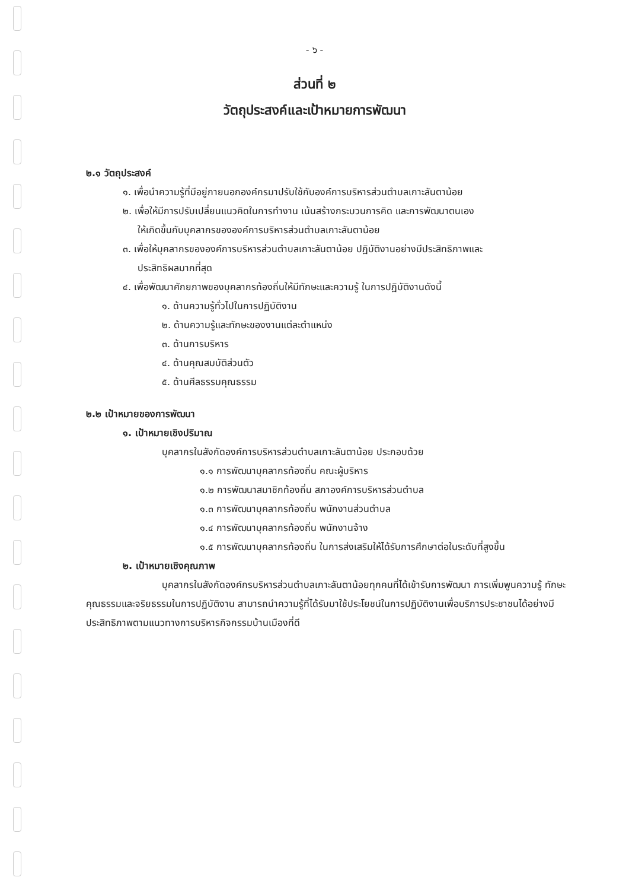- ๖ -
ส่วนที่ ๒
วัตถุประสงค์และเป้าหมายการพัฒนา
๒.๑ วัตถุประสงค์
๑. เพื่อนำความรู้ที่มีอยู่ภายนอกองค์กรมาปรับใช้กับองค์การบริหารส่วนตำบลเกาะลันตาน้อย
๒. เพื่อให้มีการปรับเปลี่ยนแนวคิดในการทำงาน เน้นสร้างกระบวนการคิด และการพัฒนาตนเอง
ให้เกิดขึ้นกับบุคลากรขององค์การบริหารส่วนตำบลเกาะลันตาน้อย
๓. เพื่อให้บุคลากรขององค์การบริหารส่วนตำบลเกาะลันตาน้อย ปฏิบัติงานอย่างมีประสิทธิภาพและ
ประสิทธิผลมากที่สุด
๔. เพื่อพัฒนาศักยภาพของบุคลากรท้องถิ่นให้มีทักษะและความรู้ ในการปฏิบัติงานดังนี้
๑. ด้านความรู้ทั่วไปในการปฏิบัติงาน
๒. ด้านความรู้และทักษะของงานแต่ละตำแหน่ง
๓. ด้านการบริหาร
๔. ด้านคุณสมบัติส่วนตัว
๕. ด้านศีลธรรมคุณธรรม
๒.๒ เป้าหมายของการพัฒนา
๑. เป้าหมายเชิงปริมาณ
บุคลากรในสังกัดองค์การบริหารส่วนตำบลเกาะลันตาน้อย ประกอบด้วย
๑.๑ การพัฒนาบุคลากรท้องถิ่น คณะผู้บริหาร
๑.๒ การพัฒนาสมาชิกท้องถิ่น สภาองค์การบริหารส่วนตำบล
๑.๓ การพัฒนาบุคลากรท้องถิ่น พนักงานส่วนตำบล
๑.๔ การพัฒนาบุคลากรท้องถิ่น พนักงานจ้าง
๑.๕ การพัฒนาบุคลากรท้องถิ่น ในการส่งเสริมให้ได้รับการศึกษาต่อในระดับที่สูงขึ้น
๒. เป้าหมายเชิงคุณภาพ
บุคลากรในสังกัดองค์กรบริหารส่วนตำบลเกาะลันตาน้อยทุกคนที่ได้เข้ารับการพัฒนา การเพิ่มพูนความรู้ ทักษะคุณธรรมและจริยธรรมในการปฏิบัติงาน สามารถนำความรู้ที่ได้รับมาใช้ประโยชน์ในการปฏิบัติงานเพื่อบริการประชาชนได้อย่างมีประสิทธิภาพตามแนวทางการบริหารกิจกรรมบ้านเมืองที่ดี